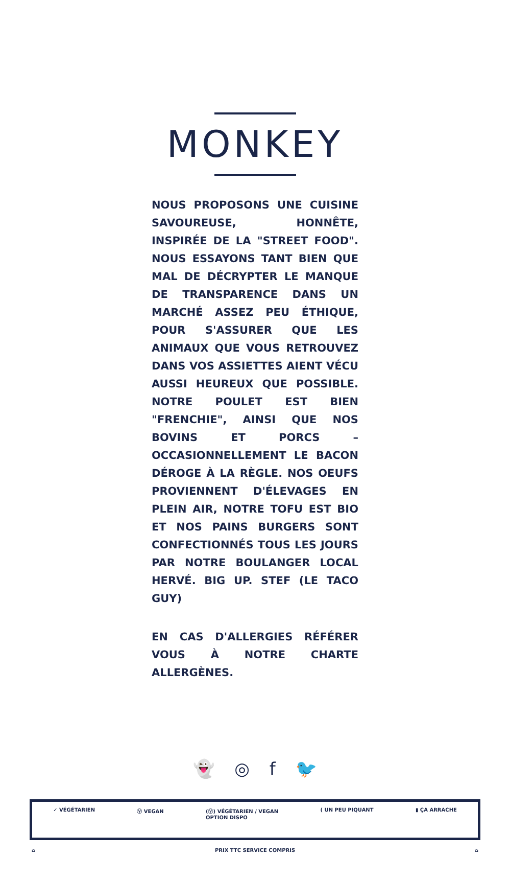MONKEY
NOUS PROPOSONS UNE CUISINE SAVOUREUSE, HONNÊTE, INSPIRÉE DE LA "STREET FOOD". NOUS ESSAYONS TANT BIEN QUE MAL DE DÉCRYPTER LE MANQUE DE TRANSPARENCE DANS UN MARCHÉ ASSEZ PEU ÉTHIQUE, POUR S'ASSURER QUE LES ANIMAUX QUE VOUS RETROUVEZ DANS VOS ASSIETTES AIENT VÉCU AUSSI HEUREUX QUE POSSIBLE. NOTRE POULET EST BIEN "FRENCHIE", AINSI QUE NOS BOVINS ET PORCS – OCCASIONNELLEMENT LE BACON DÉROGE À LA RÈGLE. NOS OEUFS PROVIENNENT D'ÉLEVAGES EN PLEIN AIR, NOTRE TOFU EST BIO ET NOS PAINS BURGERS SONT CONFECTIONNÉS TOUS LES JOURS PAR NOTRE BOULANGER LOCAL HERVÉ. BIG UP. STEF (LE TACO GUY)
EN CAS D'ALLERGIES RÉFÉRER VOUS À NOTRE CHARTE ALLERGÈNES.
👻 ◎ f 🐦
✓ VÉGÉTARIEN Ⓥ VEGAN (Ⓥ) VÉGÉTARIEN / VEGAN
OPTION DISPO
( UN PEU PIQUANT ▮ ÇA ARRACHE
⌂ PRIX TTC SERVICE COMPRIS ⌂